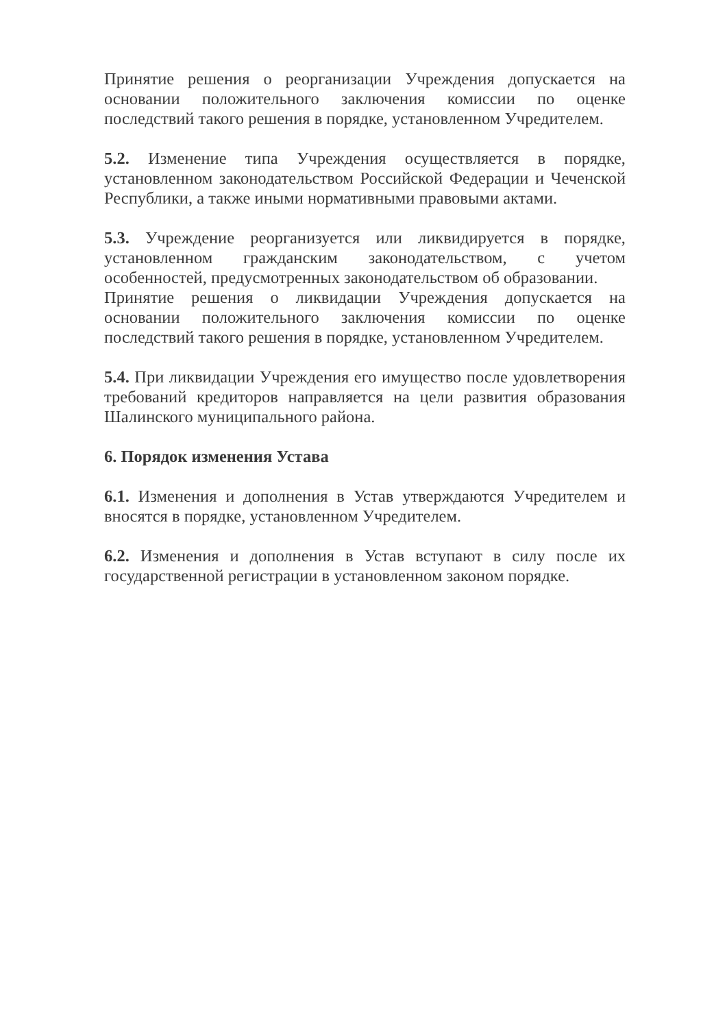Принятие решения о реорганизации Учреждения допускается на основании положительного заключения комиссии по оценке последствий такого решения в порядке, установленном Учредителем.
5.2. Изменение типа Учреждения осуществляется в порядке, установленном законодательством Российской Федерации и Чеченской Республики, а также иными нормативными правовыми актами.
5.3. Учреждение реорганизуется или ликвидируется в порядке, установленном гражданским законодательством, с учетом особенностей, предусмотренных законодательством об образовании.
Принятие решения о ликвидации Учреждения допускается на основании положительного заключения комиссии по оценке последствий такого решения в порядке, установленном Учредителем.
5.4. При ликвидации Учреждения его имущество после удовлетворения требований кредиторов направляется на цели развития образования Шалинского муниципального района.
6. Порядок изменения Устава
6.1. Изменения и дополнения в Устав утверждаются Учредителем и вносятся в порядке, установленном Учредителем.
6.2. Изменения и дополнения в Устав вступают в силу после их государственной регистрации в установленном законом порядке.